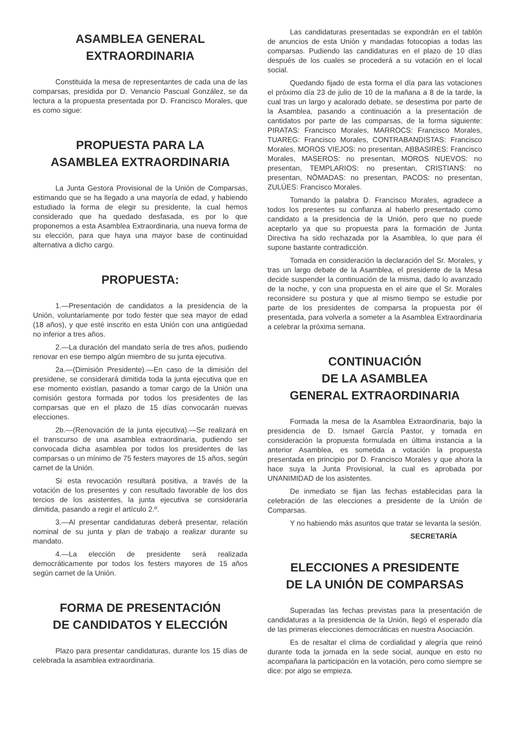ASAMBLEA GENERAL
EXTRAORDINARIA
Constituida la mesa de representantes de cada una de las comparsas, presidida por D. Venancio Pascual González, se da lectura a la propuesta presentada por D. Francisco Morales, que es como sigue:
PROPUESTA PARA LA
ASAMBLEA EXTRAORDINARIA
La Junta Gestora Provisional de la Unión de Comparsas, estimando que se ha llegado a una mayoría de edad, y habiendo estudiado la forma de elegir su presidente, la cual hemos considerado que ha quedado desfasada, es por lo que proponemos a esta Asamblea Extraordinaria, una nueva forma de su elección, para que haya una mayor base de continuidad alternativa a dicho cargo.
PROPUESTA:
1.—Presentación de candidatos a la presidencia de la Unión, voluntariamente por todo fester que sea mayor de edad (18 años), y que esté inscrito en esta Unión con una antigüedad no inferior a tres años.
2.—La duración del mandato sería de tres años, pudiendo renovar en ese tiempo algún miembro de su junta ejecutiva.
2a.—(Dimisión Presidente).—En caso de la dimisión del presidene, se considerará dimitida toda la junta ejecutiva que en ese momento existían, pasando a tomar cargo de la Unión una comisión gestora formada por todos los presidentes de las comparsas que en el plazo de 15 días convocarán nuevas elecciones.
2b.—(Renovación de la junta ejecutiva).—Se realizará en el transcurso de una asamblea extraordinaria, pudiendo ser convocada dicha asamblea por todos los presidentes de las comparsas o un mínimo de 75 festers mayores de 15 años, según carnet de la Unión.
Si esta revocación resultará positiva, a través de la votación de los presentes y con resultado favorable de los dos tercios de los asistentes, la junta ejecutiva se consideraría dimitida, pasando a regir el artículo 2.º.
3.—Al presentar candidaturas deberá presentar, relación nominal de su junta y plan de trabajo a realizar durante su mandato.
4.—La elección de presidente será realizada democráticamente por todos los festers mayores de 15 años según carnet de la Unión.
FORMA DE PRESENTACIÓN
DE CANDIDATOS Y ELECCIÓN
Plazo para presentar candidaturas, durante los 15 días de celebrada la asamblea extraordinaria.
Las candidaturas presentadas se expondrán en el tablón de anuncios de esta Unión y mandadas fotocopias a todas las comparsas. Pudiendo las candidaturas en el plazo de 10 días después de los cuales se procederá a su votación en el local social.
Quedando fijado de esta forma el día para las votaciones el próximo día 23 de julio de 10 de la mañana a 8 de la tarde, la cual tras un largo y acalorado debate, se desestima por parte de la Asamblea, pasando a continuación a la presentación de cantidatos por parte de las comparsas, de la forma siguiente: PIRATAS: Francisco Morales, MARROCS: Francisco Morales, TUAREG: Francisco Morales, CONTRABANDISTAS: Francisco Morales, MOROS VIEJOS: no presentan, ABBASIRES: Francisco Morales, MASEROS: no presentan, MOROS NUEVOS: no presentan, TEMPLARIOS: no presentan, CRISTIANS: no presentan, NÓMADAS: no presentan, PACOS: no presentan, ZULÚES: Francisco Morales.
Tomando la palabra D. Francisco Morales, agradece a todos los presentes su confianza al haberlo presentado como candidato a la presidencia de la Unión, pero que no puede aceptarlo ya que su propuesta para la formación de Junta Directiva ha sido rechazada por la Asamblea, lo que para él supone bastante contradicción.
Tomada en consideración la declaración del Sr. Morales, y tras un largo debate de la Asamblea, el presidente de la Mesa decide suspender la continuación de la misma, dado lo avanzado de la noche, y con una propuesta en el aire que el Sr. Morales reconsidere su postura y que al mismo tiempo se estudie por parte de los presidentes de comparsa la propuesta por él presentada, para volverla a someter a la Asamblea Extraordinaria a celebrar la próxima semana.
CONTINUACIÓN
DE LA ASAMBLEA
GENERAL EXTRAORDINARIA
Formada la mesa de la Asamblea Extraordinaria, bajo la presidencia de D. Ismael García Pastor, y tomada en consideración la propuesta formulada en última instancia a la anterior Asamblea, es sometida a votación la propuesta presentada en principio por D. Francisco Morales y que ahora la hace suya la Junta Provisional, la cual es aprobada por UNANIMIDAD de los asistentes.
De inmediato se fijan las fechas establecidas para la celebración de las elecciones a presidente de la Unión de Comparsas.
Y no habiendo más asuntos que tratar se levanta la sesión.
SECRETARÍA
ELECCIONES A PRESIDENTE
DE LA UNIÓN DE COMPARSAS
Superadas las fechas previstas para la presentación de candidaturas a la presidencia de la Unión, llegó el esperado día de las primeras elecciones democráticas en nuestra Asociación.
Es de resaltar el clima de cordialidad y alegría que reinó durante toda la jornada en la sede social, aunque en esto no acompañara la participación en la votación, pero como siempre se dice: por algo se empieza.